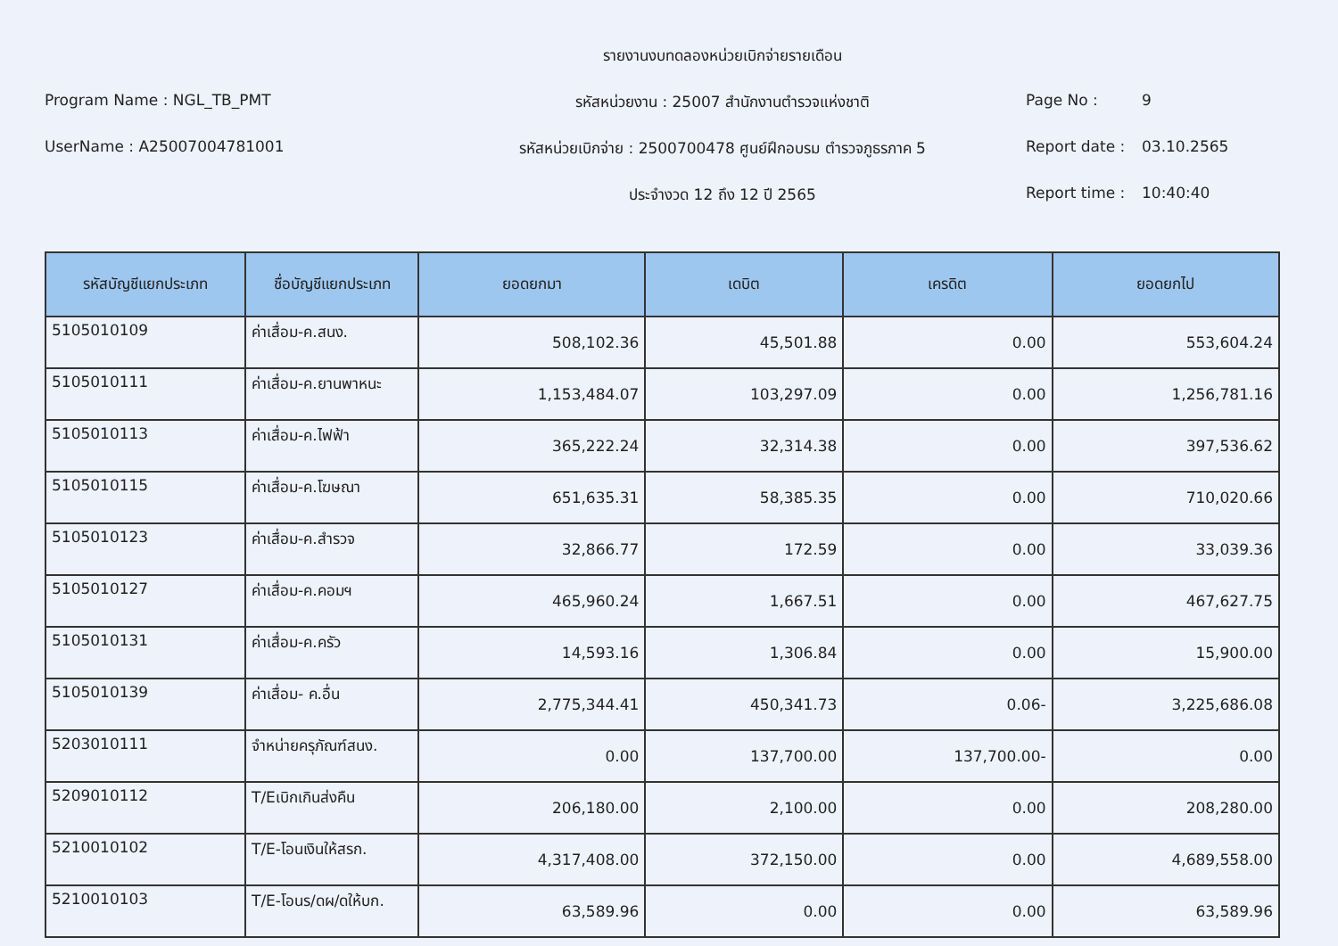รายงานงบทดลองหน่วยเบิกจ่ายรายเดือน
Program Name : NGL_TB_PMT
รหัสหน่วยงาน : 25007 สำนักงานตำรวจแห่งชาติ
Page No : 9
UserName : A25007004781001
รหัสหน่วยเบิกจ่าย : 2500700478 ศูนย์ฝึกอบรม ตำรวจภูธรภาค 5
Report date : 03.10.2565
ประจำงวด 12 ถึง 12 ปี 2565
Report time : 10:40:40
| รหัสบัญชีแยกประเภท | ชื่อบัญชีแยกประเภท | ยอดยกมา | เดบิต | เครดิต | ยอดยกไป |
| --- | --- | --- | --- | --- | --- |
| 5105010109 | ค่าเสื่อม-ค.สนง. | 508,102.36 | 45,501.88 | 0.00 | 553,604.24 |
| 5105010111 | ค่าเสื่อม-ค.ยานพาหนะ | 1,153,484.07 | 103,297.09 | 0.00 | 1,256,781.16 |
| 5105010113 | ค่าเสื่อม-ค.ไฟฟ้า | 365,222.24 | 32,314.38 | 0.00 | 397,536.62 |
| 5105010115 | ค่าเสื่อม-ค.โฆษณา | 651,635.31 | 58,385.35 | 0.00 | 710,020.66 |
| 5105010123 | ค่าเสื่อม-ค.สำรวจ | 32,866.77 | 172.59 | 0.00 | 33,039.36 |
| 5105010127 | ค่าเสื่อม-ค.คอมฯ | 465,960.24 | 1,667.51 | 0.00 | 467,627.75 |
| 5105010131 | ค่าเสื่อม-ค.ครัว | 14,593.16 | 1,306.84 | 0.00 | 15,900.00 |
| 5105010139 | ค่าเสื่อม- ค.อื่น | 2,775,344.41 | 450,341.73 | 0.06- | 3,225,686.08 |
| 5203010111 | จำหน่ายครุภัณฑ์สนง. | 0.00 | 137,700.00 | 137,700.00- | 0.00 |
| 5209010112 | T/Eเบิกเกินส่งคืน | 206,180.00 | 2,100.00 | 0.00 | 208,280.00 |
| 5210010102 | T/E-โอนเงินให้สรก. | 4,317,408.00 | 372,150.00 | 0.00 | 4,689,558.00 |
| 5210010103 | T/E-โอนร/ดผ/ดให้บก. | 63,589.96 | 0.00 | 0.00 | 63,589.96 |